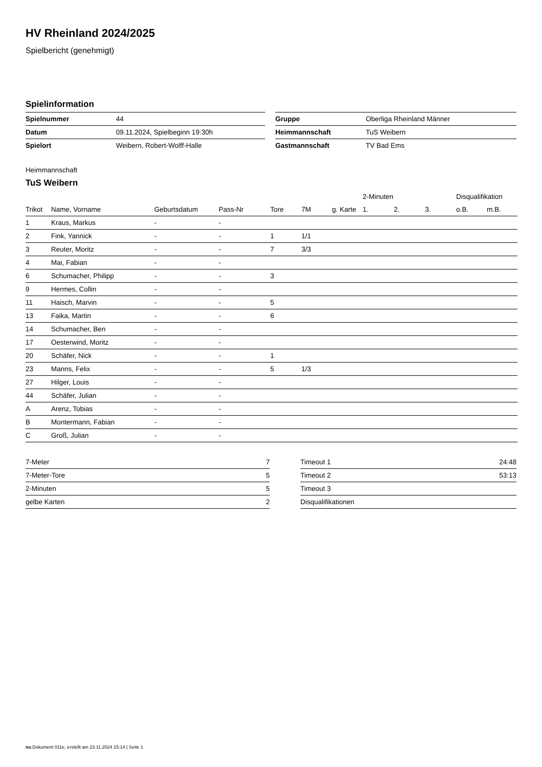HV Rheinland 2024/2025
Spielbericht (genehmigt)
Spielinformation
| Spielnummer | 44 |
| Datum | 09.11.2024, Spielbeginn 19:30h |
| Spielort | Weibern, Robert-Wolff-Halle |
| Gruppe | Oberliga Rheinland Männer |
| Heimmannschaft | TuS Weibern |
| Gastmannschaft | TV Bad Ems |
Heimmannschaft
TuS Weibern
| | | | | | | | 2-Minuten | | | Disqualifikation | |
| --- | --- | --- | --- | --- | --- | --- | --- | --- | --- | --- | --- |
| Trikot | Name, Vorname | Geburtsdatum | Pass-Nr | Tore | 7M | g. Karte | 1. | 2. | 3. | o.B. | m.B. |
| 1 | Kraus, Markus | - | - | | | | | | | | |
| 2 | Fink, Yannick | - | - | 1 | 1/1 | | | | | | |
| 3 | Reuter, Moritz | - | - | 7 | 3/3 | | | | | | |
| 4 | Mai, Fabian | - | - | | | | | | | | |
| 6 | Schumacher, Philipp | - | - | 3 | | | | | | | |
| 9 | Hermes, Collin | - | - | | | | | | | | |
| 11 | Haisch, Marvin | - | - | 5 | | | | | | | |
| 13 | Faika, Martin | - | - | 6 | | | | | | | |
| 14 | Schumacher, Ben | - | - | | | | | | | | |
| 17 | Oesterwind, Moritz | - | - | | | | | | | | |
| 20 | Schäfer, Nick | - | - | 1 | | | | | | | |
| 23 | Manns, Felix | - | - | 5 | 1/3 | | | | | | |
| 27 | Hilger, Louis | - | - | | | | | | | | |
| 44 | Schäfer, Julian | - | - | | | | | | | | |
| A | Arenz, Tobias | - | - | | | | | | | | |
| B | Montermann, Fabian | - | - | | | | | | | | |
| C | Groß, Julian | - | - | | | | | | | | |
| 7-Meter | 7 |
| 7-Meter-Tore | 5 |
| 2-Minuten | 5 |
| gelbe Karten | 2 |
| Timeout 1 | 24:48 |
| Timeout 2 | 53:13 |
| Timeout 3 | |
| Disqualifikationen | |
nu.Dokument 011e, erstellt am 23.11.2024 15:14 | Seite 1